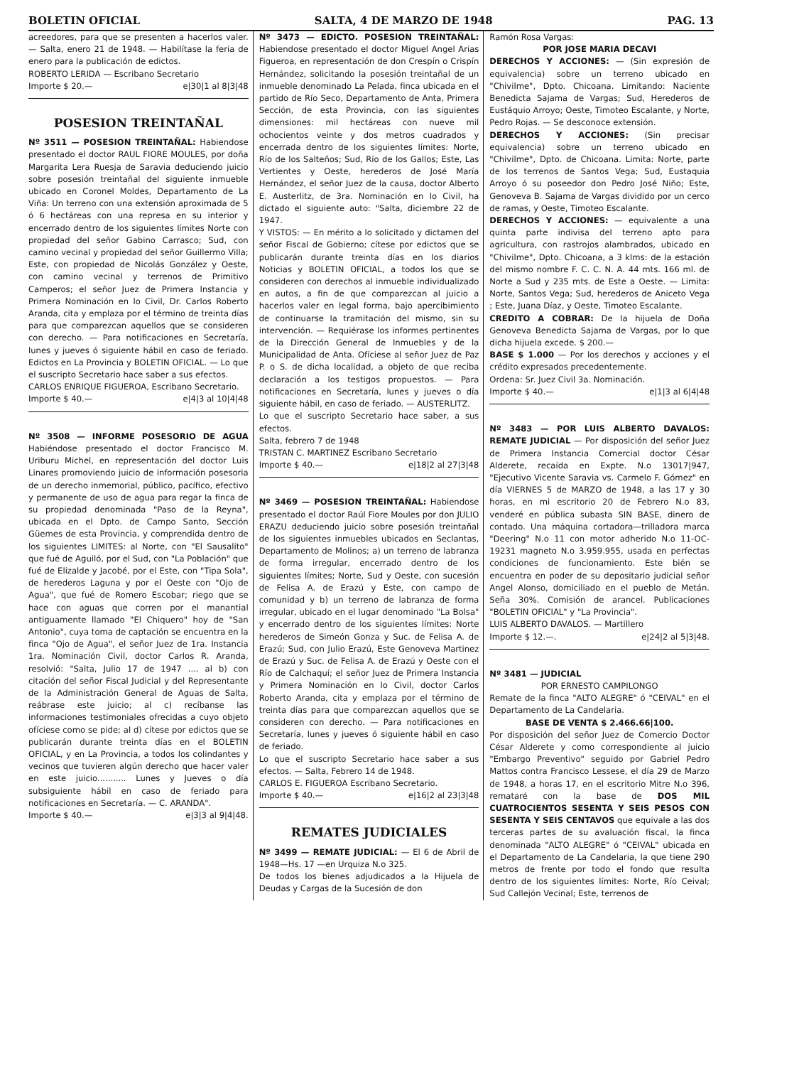BOLETIN OFICIAL SALTA, 4 DE MARZO DE 1948 PAG. 13
acreedores, para que se presenten a hacerlos valer. — Salta, enero 21 de 1948. — Habilítase la feria de enero para la publicación de edictos.
ROBERTO LERIDA — Escribano Secretario
Importe $ 20.— e|30|1 al 8|3|48
POSESION TREINTAÑAL
Nº 3511 — POSESION TREINTAÑAL: Habiendose presentado el doctor RAUL FIORE MOULES, por doña Margarita Lera Ruesja de Saravia deduciendo juicio sobre posesión treintañal del siguiente inmueble ubicado en Coronel Moldes, Departamento de La Viña: Un terreno con una extensión aproximada de 5 ó 6 hectáreas con una represa en su interior y encerrado dentro de los siguientes límites Norte con propiedad del señor Gabino Carrasco; Sud, con camino vecinal y propiedad del señor Guillermo Villa; Este, con propiedad de Nicolás González y Oeste, con camino vecinal y terrenos de Primitivo Camperos; el señor Juez de Primera Instancia y Primera Nominación en lo Civil, Dr. Carlos Roberto Aranda, cita y emplaza por el término de treinta días para que comparezcan aquellos que se consideren con derecho. — Para notificaciones en Secretaría, lunes y jueves ó siguiente hábil en caso de feriado. Edictos en La Provincia y BOLETIN OFICIAL. — Lo que el suscripto Secretario hace saber a sus efectos.
CARLOS ENRIQUE FIGUEROA, Escribano Secretario.
Importe $ 40.— e|4|3 al 10|4|48
Nº 3508 — INFORME POSESORIO DE AGUA Habiéndose presentado el doctor Francisco M. Uriburu Michel, en representación del doctor Luis Linares promoviendo juicio de información posesoria de un derecho inmemorial, público, pacífico, efectivo y permanente de uso de agua para regar la finca de su propiedad denominada "Paso de la Reyna", ubicada en el Dpto. de Campo Santo, Sección Güemes de esta Provincia, y comprendida dentro de los siguientes LIMITES: al Norte, con "El Sausalito" que fué de Aguiló, por el Sud, con "La Población" que fué de Elizalde y Jacobé, por el Este, con "Tipa Sola", de herederos Laguna y por el Oeste con "Ojo de Agua", que fué de Romero Escobar; riego que se hace con aguas que corren por el manantial antiguamente llamado "El Chiquero" hoy de "San Antonio", cuya toma de captación se encuentra en la finca "Ojo de Agua", el señor Juez de 1ra. Instancia 1ra. Nominación Civil, doctor Carlos R. Aranda, resolvió: "Salta, Julio 17 de 1947 .... al b) con citación del señor Fiscal Judicial y del Representante de la Administración General de Aguas de Salta, reábrase este juicio; al c) recíbanse las informaciones testimoniales ofrecidas a cuyo objeto ofíciese como se pide; al d) cítese por edictos que se publicarán durante treinta días en el BOLETIN OFICIAL, y en La Provincia, a todos los colindantes y vecinos que tuvieren algún derecho que hacer valer en este juicio........... Lunes y Jueves o día subsiguiente hábil en caso de feriado para notificaciones en Secretaría. — C. ARANDA".
Importe $ 40.— e|3|3 al 9|4|48.
Nº 3473 — EDICTO. POSESION TREINTAÑAL: Habiendose presentado el doctor Miguel Angel Arias Figueroa, en representación de don Crespín o Crispín Hernández, solicitando la posesión treintañal de un inmueble denominado La Pelada, finca ubicada en el partido de Río Seco, Departamento de Anta, Primera Sección, de esta Provincia, con las siguientes dimensiones: mil hectáreas con nueve mil ochocientos veinte y dos metros cuadrados y encerrada dentro de los siguientes límites: Norte, Río de los Salteños; Sud, Río de los Gallos; Este, Las Vertientes y Oeste, herederos de José María Hernández, el señor Juez de la causa, doctor Alberto E. Austerlitz, de 3ra. Nominación en lo Civil, ha dictado el siguiente auto: "Salta, diciembre 22 de 1947.
Y VISTOS: — En mérito a lo solicitado y dictamen del señor Fiscal de Gobierno; cítese por edictos que se publicarán durante treinta días en los diarios Noticias y BOLETIN OFICIAL, a todos los que se consideren con derechos al inmueble individualizado en autos, a fin de que comparezcan al juicio a hacerlos valer en legal forma, bajo apercibimiento de continuarse la tramitación del mismo, sin su intervención. — Requiérase los informes pertinentes de la Dirección General de Inmuebles y de la Municipalidad de Anta. Ofíciese al señor Juez de Paz P. o S. de dicha localidad, a objeto de que reciba declaración a los testigos propuestos. — Para notificaciones en Secretaría, lunes y jueves o día siguiente hábil, en caso de feriado. — AUSTERLITZ.
Lo que el suscripto Secretario hace saber, a sus efectos.
Salta, febrero 7 de 1948
TRISTAN C. MARTINEZ Escribano Secretario
Importe $ 40.— e|18|2 al 27|3|48
Nº 3469 — POSESION TREINTAÑAL: Habiendose presentado el doctor Raúl Fiore Moules por don JULIO ERAZU deduciendo juicio sobre posesión treintañal de los siguientes inmuebles ubicados en Seclantas, Departamento de Molinos; a) un terreno de labranza de forma irregular, encerrado dentro de los siguientes límites; Norte, Sud y Oeste, con sucesión de Felisa A. de Erazú y Este, con campo de comunidad y b) un terreno de labranza de forma irregular, ubicado en el lugar denominado "La Bolsa" y encerrado dentro de los siguientes límites: Norte herederos de Simeón Gonza y Suc. de Felisa A. de Erazú; Sud, con Julio Erazú, Este Genoveva Martinez de Erazú y Suc. de Felisa A. de Erazú y Oeste con el Río de Calchaquí; el señor Juez de Primera Instancia y Primera Nominación en lo Civil, doctor Carlos Roberto Aranda, cita y emplaza por el término de treinta días para que comparezcan aquellos que se consideren con derecho. — Para notificaciones en Secretaría, lunes y jueves ó siguiente hábil en caso de feriado.
Lo que el suscripto Secretario hace saber a sus efectos. — Salta, Febrero 14 de 1948.
CARLOS E. FIGUEROA Escribano Secretario.
Importe $ 40.— e|16|2 al 23|3|48
REMATES JUDICIALES
Nº 3499 — REMATE JUDICIAL: — El 6 de Abril de 1948—Hs. 17 —en Urquiza N.o 325.
De todos los bienes adjudicados a la Hijuela de Deudas y Cargas de la Sucesión de don
Ramón Rosa Vargas:
POR JOSE MARIA DECAVI
DERECHOS Y ACCIONES: — (Sin expresión de equivalencia) sobre un terreno ubicado en "Chivilme", Dpto. Chicoana. Limitando: Naciente Benedicta Sajama de Vargas; Sud, Herederos de Eustáquio Arroyo; Oeste, Timoteo Escalante, y Norte, Pedro Rojas. — Se desconoce extensión.
DERECHOS Y ACCIONES: (Sin precisar equivalencia) sobre un terreno ubicado en "Chivilme", Dpto. de Chicoana. Limita: Norte, parte de los terrenos de Santos Vega; Sud, Eustaquia Arroyo ó su poseedor don Pedro José Niño; Este, Genoveva B. Sajama de Vargas dividido por un cerco de ramas, y Oeste, Timoteo Escalante.
DERECHOS Y ACCIONES: — equivalente a una quinta parte indivisa del terreno apto para agricultura, con rastrojos alambrados, ubicado en "Chivilme", Dpto. Chicoana, a 3 klms: de la estación del mismo nombre F. C. C. N. A. 44 mts. 166 ml. de Norte a Sud y 235 mts. de Este a Oeste. — Limita: Norte, Santos Vega; Sud, herederos de Aniceto Vega ; Este, Juana Díaz, y Oeste, Timoteo Escalante.
CREDITO A COBRAR: De la hijuela de Doña Genoveva Benedicta Sajama de Vargas, por lo que dicha hijuela excede. $ 200.—
BASE $ 1.000 — Por los derechos y acciones y el crédito expresados precedentemente.
Ordena: Sr. Juez Civil 3a. Nominación.
Importe $ 40.— e|1|3 al 6|4|48
Nº 3483 — POR LUIS ALBERTO DAVALOS: REMATE JUDICIAL — Por disposición del señor Juez de Primera Instancia Comercial doctor César Alderete, recaída en Expte. N.o 13017|947, "Ejecutivo Vicente Saravia vs. Carmelo F. Gómez" en día VIERNES 5 de MARZO de 1948, a las 17 y 30 horas, en mi escritorio 20 de Febrero N.o 83, venderé en pública subasta SIN BASE, dinero de contado. Una máquina cortadora—trilladora marca "Deering" N.o 11 con motor adherido N.o 11-OC-19231 magneto N.o 3.959.955, usada en perfectas condiciones de funcionamiento. Este bién se encuentra en poder de su depositario judicial señor Angel Alonso, domiciliado en el pueblo de Metán. Seña 30%. Comisión de arancel. Publicaciones "BOLETIN OFICIAL" y "La Provincia".
LUIS ALBERTO DAVALOS. — Martillero
Importe $ 12.—. e|24|2 al 5|3|48.
Nº 3481 — JUDICIAL
POR ERNESTO CAMPILONGO
Remate de la finca "ALTO ALEGRE" ó "CEIVAL" en el Departamento de La Candelaria.
BASE DE VENTA $ 2.466.66|100.
Por disposición del señor Juez de Comercio Doctor César Alderete y como correspondiente al juicio "Embargo Preventivo" seguido por Gabriel Pedro Mattos contra Francisco Lessese, el día 29 de Marzo de 1948, a horas 17, en el escritorio Mitre N.o 396, remataré con la base de DOS MIL CUATROCIENTOS SESENTA Y SEIS PESOS CON SESENTA Y SEIS CENTAVOS que equivale a las dos terceras partes de su avaluación fiscal, la finca denominada "ALTO ALEGRE" ó "CEIVAL" ubicada en el Departamento de La Candelaria, la que tiene 290 metros de frente por todo el fondo que resulta dentro de los siguientes límites: Norte, Río Ceival; Sud Callejón Vecinal; Este, terrenos de